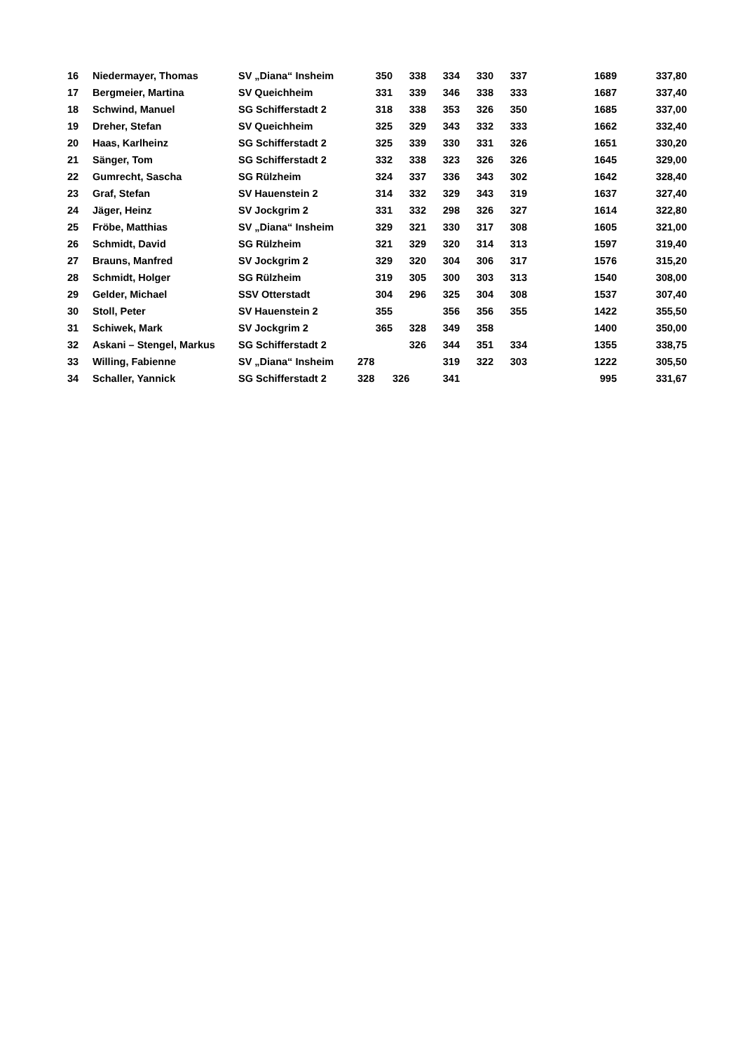| 16 | Niedermayer, Thomas | SV „Diana“ Insheim | 350 | 338 | 334 | 330 | 337 | 1689 | 337,80 |
| 17 | Bergmeier, Martina | SV Queichheim | 331 | 339 | 346 | 338 | 333 | 1687 | 337,40 |
| 18 | Schwind, Manuel | SG Schifferstadt 2 | 318 | 338 | 353 | 326 | 350 | 1685 | 337,00 |
| 19 | Dreher, Stefan | SV Queichheim | 325 | 329 | 343 | 332 | 333 | 1662 | 332,40 |
| 20 | Haas, Karlheinz | SG Schifferstadt 2 | 325 | 339 | 330 | 331 | 326 | 1651 | 330,20 |
| 21 | Sänger, Tom | SG Schifferstadt 2 | 332 | 338 | 323 | 326 | 326 | 1645 | 329,00 |
| 22 | Gumrecht, Sascha | SG Rülzheim | 324 | 337 | 336 | 343 | 302 | 1642 | 328,40 |
| 23 | Graf, Stefan | SV Hauenstein 2 | 314 | 332 | 329 | 343 | 319 | 1637 | 327,40 |
| 24 | Jäger, Heinz | SV Jockgrim 2 | 331 | 332 | 298 | 326 | 327 | 1614 | 322,80 |
| 25 | Fröbe, Matthias | SV „Diana“ Insheim | 329 | 321 | 330 | 317 | 308 | 1605 | 321,00 |
| 26 | Schmidt, David | SG Rülzheim | 321 | 329 | 320 | 314 | 313 | 1597 | 319,40 |
| 27 | Brauns, Manfred | SV Jockgrim 2 | 329 | 320 | 304 | 306 | 317 | 1576 | 315,20 |
| 28 | Schmidt, Holger | SG Rülzheim | 319 | 305 | 300 | 303 | 313 | 1540 | 308,00 |
| 29 | Gelder, Michael | SSV Otterstadt | 304 | 296 | 325 | 304 | 308 | 1537 | 307,40 |
| 30 | Stoll, Peter | SV Hauenstein 2 | 355 | | 356 | 356 | 355 | 1422 | 355,50 |
| 31 | Schiwek, Mark | SV Jockgrim 2 | 365 | 328 | 349 | 358 | | 1400 | 350,00 |
| 32 | Askani – Stengel, Markus | SG Schifferstadt 2 | | 326 | 344 | 351 | 334 | 1355 | 338,75 |
| 33 | Willing, Fabienne | SV „Diana“ Insheim | 278 | | 319 | 322 | 303 | 1222 | 305,50 |
| 34 | Schaller, Yannick | SG Schifferstadt 2 | 328 | 326 | 341 | | | 995 | 331,67 |